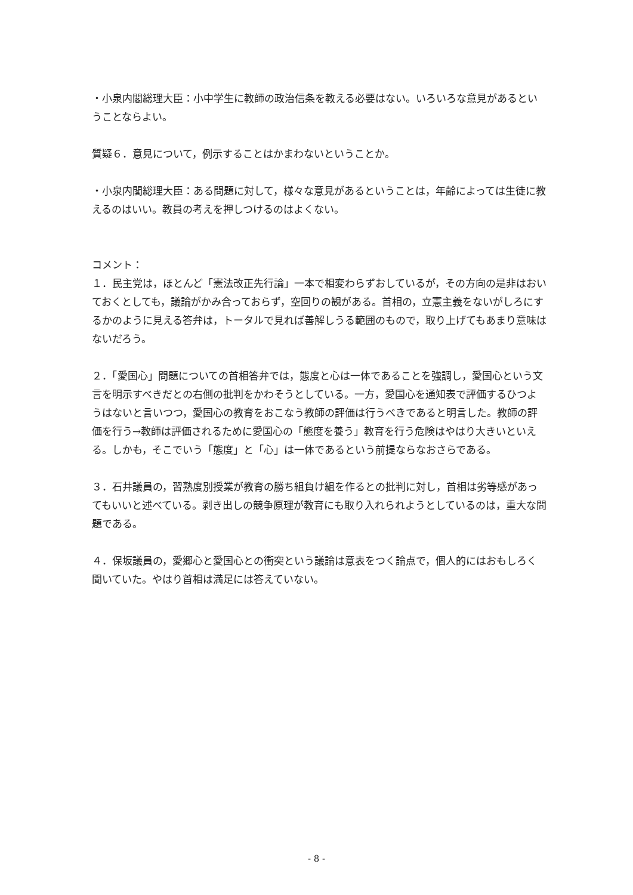・小泉内閣総理大臣：小中学生に教師の政治信条を教える必要はない。いろいろな意見があるということならよい。
質疑６．意見について，例示することはかまわないということか。
・小泉内閣総理大臣：ある問題に対して，様々な意見があるということは，年齢によっては生徒に教えるのはいい。教員の考えを押しつけるのはよくない。
コメント：
１．民主党は，ほとんど「憲法改正先行論」一本で相変わらずおしているが，その方向の是非はおいておくとしても，議論がかみ合っておらず，空回りの観がある。首相の，立憲主義をないがしろにするかのように見える答弁は，トータルで見れば善解しうる範囲のもので，取り上げてもあまり意味はないだろう。
２．「愛国心」問題についての首相答弁では，態度と心は一体であることを強調し，愛国心という文言を明示すべきだとの右側の批判をかわそうとしている。一方，愛国心を通知表で評価するひつようはないと言いつつ，愛国心の教育をおこなう教師の評価は行うべきであると明言した。教師の評価を行う→教師は評価されるために愛国心の「態度を養う」教育を行う危険はやはり大きいといえる。しかも，そこでいう「態度」と「心」は一体であるという前提ならなおさらである。
３．石井議員の，習熟度別授業が教育の勝ち組負け組を作るとの批判に対し，首相は劣等感があってもいいと述べている。剥き出しの競争原理が教育にも取り入れられようとしているのは，重大な問題である。
４．保坂議員の，愛郷心と愛国心との衝突という議論は意表をつく論点で，個人的にはおもしろく聞いていた。やはり首相は満足には答えていない。
- 8 -